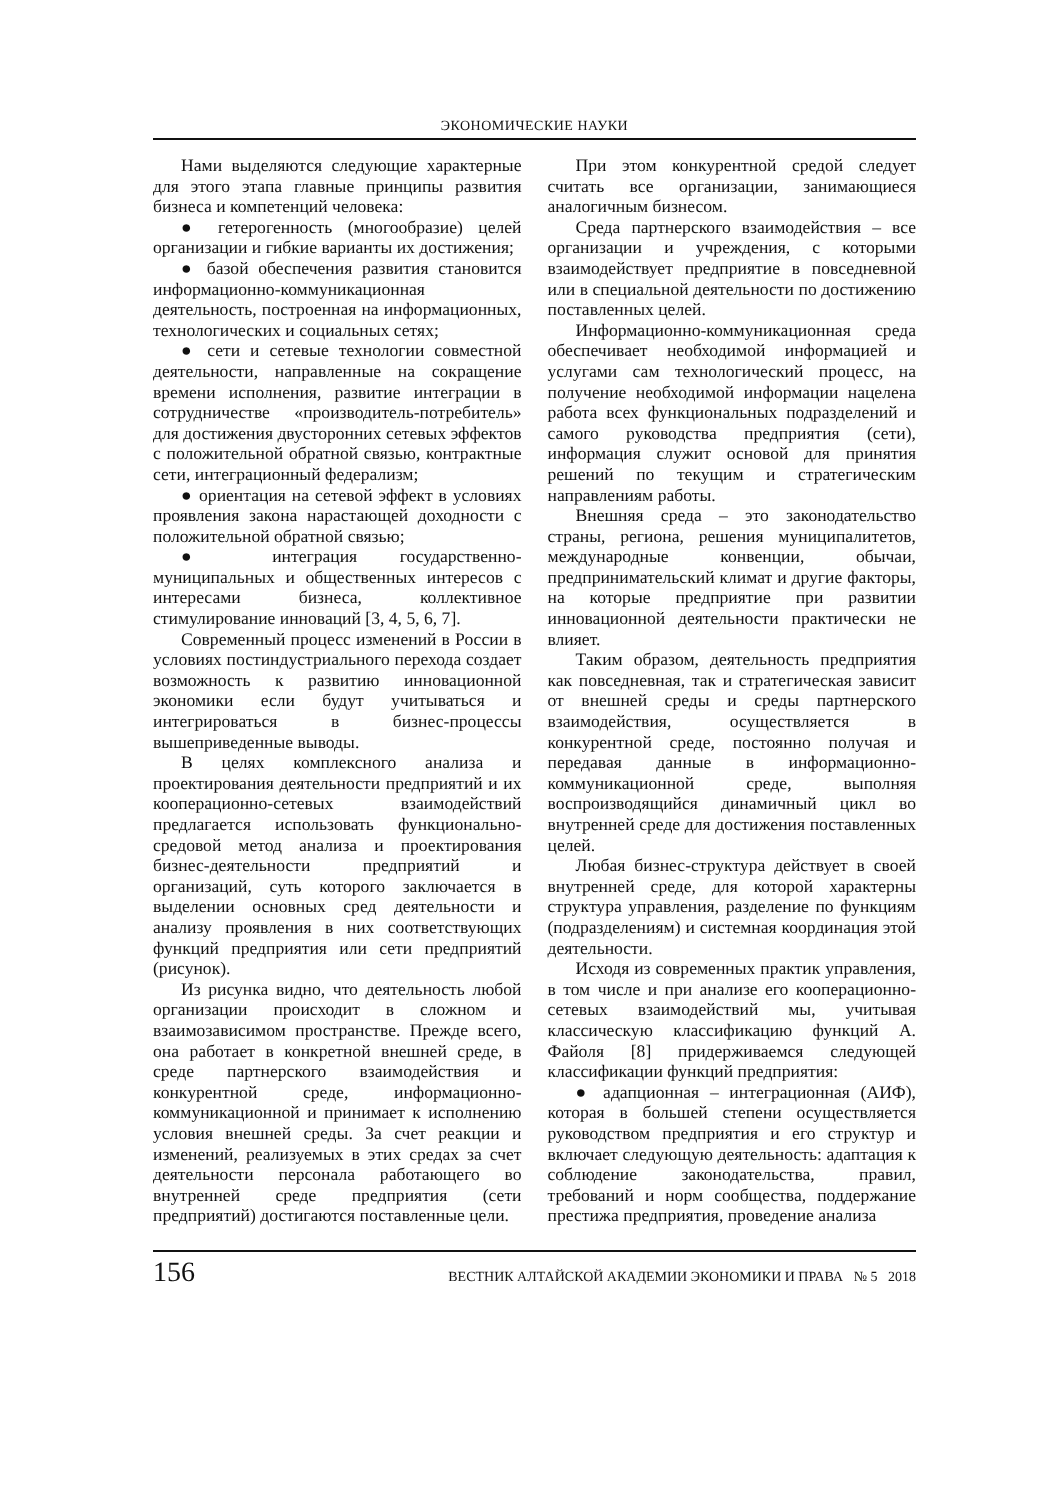ЭКОНОМИЧЕСКИЕ НАУКИ
Нами выделяются следующие характерные для этого этапа главные принципы развития бизнеса и компетенций человека:
● гетерогенность (многообразие) целей организации и гибкие варианты их достижения;
● базой обеспечения развития становится информационно-коммуникационная деятельность, построенная на информационных, технологических и социальных сетях;
● сети и сетевые технологии совместной деятельности, направленные на сокращение времени исполнения, развитие интеграции в сотрудничестве «производитель-потребитель» для достижения двусторонних сетевых эффектов с положительной обратной связью, контрактные сети, интеграционный федерализм;
● ориентация на сетевой эффект в условиях проявления закона нарастающей доходности с положительной обратной связью;
● интеграция государственно-муниципальных и общественных интересов с интересами бизнеса, коллективное стимулирование инноваций [3, 4, 5, 6, 7].
Современный процесс изменений в России в условиях постиндустриального перехода создает возможность к развитию инновационной экономики если будут учитываться и интегрироваться в бизнес-процессы вышеприведенные выводы.
В целях комплексного анализа и проектирования деятельности предприятий и их кооперационно-сетевых взаимодействий предлагается использовать функционально-средовой метод анализа и проектирования бизнес-деятельности предприятий и организаций, суть которого заключается в выделении основных сред деятельности и анализу проявления в них соответствующих функций предприятия или сети предприятий (рисунок).
Из рисунка видно, что деятельность любой организации происходит в сложном и взаимозависимом пространстве. Прежде всего, она работает в конкретной внешней среде, в среде партнерского взаимодействия и конкурентной среде, информационно-коммуникационной и принимает к исполнению условия внешней среды. За счет реакции и изменений, реализуемых в этих средах за счет деятельности персонала работающего во внутренней среде предприятия (сети предприятий) достигаются поставленные цели.
При этом конкурентной средой следует считать все организации, занимающиеся аналогичным бизнесом.
Среда партнерского взаимодействия – все организации и учреждения, с которыми взаимодействует предприятие в повседневной или в специальной деятельности по достижению поставленных целей.
Информационно-коммуникационная среда обеспечивает необходимой информацией и услугами сам технологический процесс, на получение необходимой информации нацелена работа всех функциональных подразделений и самого руководства предприятия (сети), информация служит основой для принятия решений по текущим и стратегическим направлениям работы.
Внешняя среда – это законодательство страны, региона, решения муниципалитетов, международные конвенции, обычаи, предпринимательский климат и другие факторы, на которые предприятие при развитии инновационной деятельности практически не влияет.
Таким образом, деятельность предприятия как повседневная, так и стратегическая зависит от внешней среды и среды партнерского взаимодействия, осуществляется в конкурентной среде, постоянно получая и передавая данные в информационно-коммуникационной среде, выполняя воспроизводящийся динамичный цикл во внутренней среде для достижения поставленных целей.
Любая бизнес-структура действует в своей внутренней среде, для которой характерны структура управления, разделение по функциям (подразделениям) и системная координация этой деятельности.
Исходя из современных практик управления, в том числе и при анализе его кооперационно-сетевых взаимодействий мы, учитывая классическую классификацию функций А. Файоля [8] придерживаемся следующей классификации функций предприятия:
● адапционная – интеграционная (АИФ), которая в большей степени осуществляется руководством предприятия и его структур и включает следующую деятельность: адаптация к соблюдение законодательства, правил, требований и норм сообщества, поддержание престижа предприятия, проведение анализа
156 ВЕСТНИК АЛТАЙСКОЙ АКАДЕМИИ ЭКОНОМИКИ И ПРАВА № 5 2018